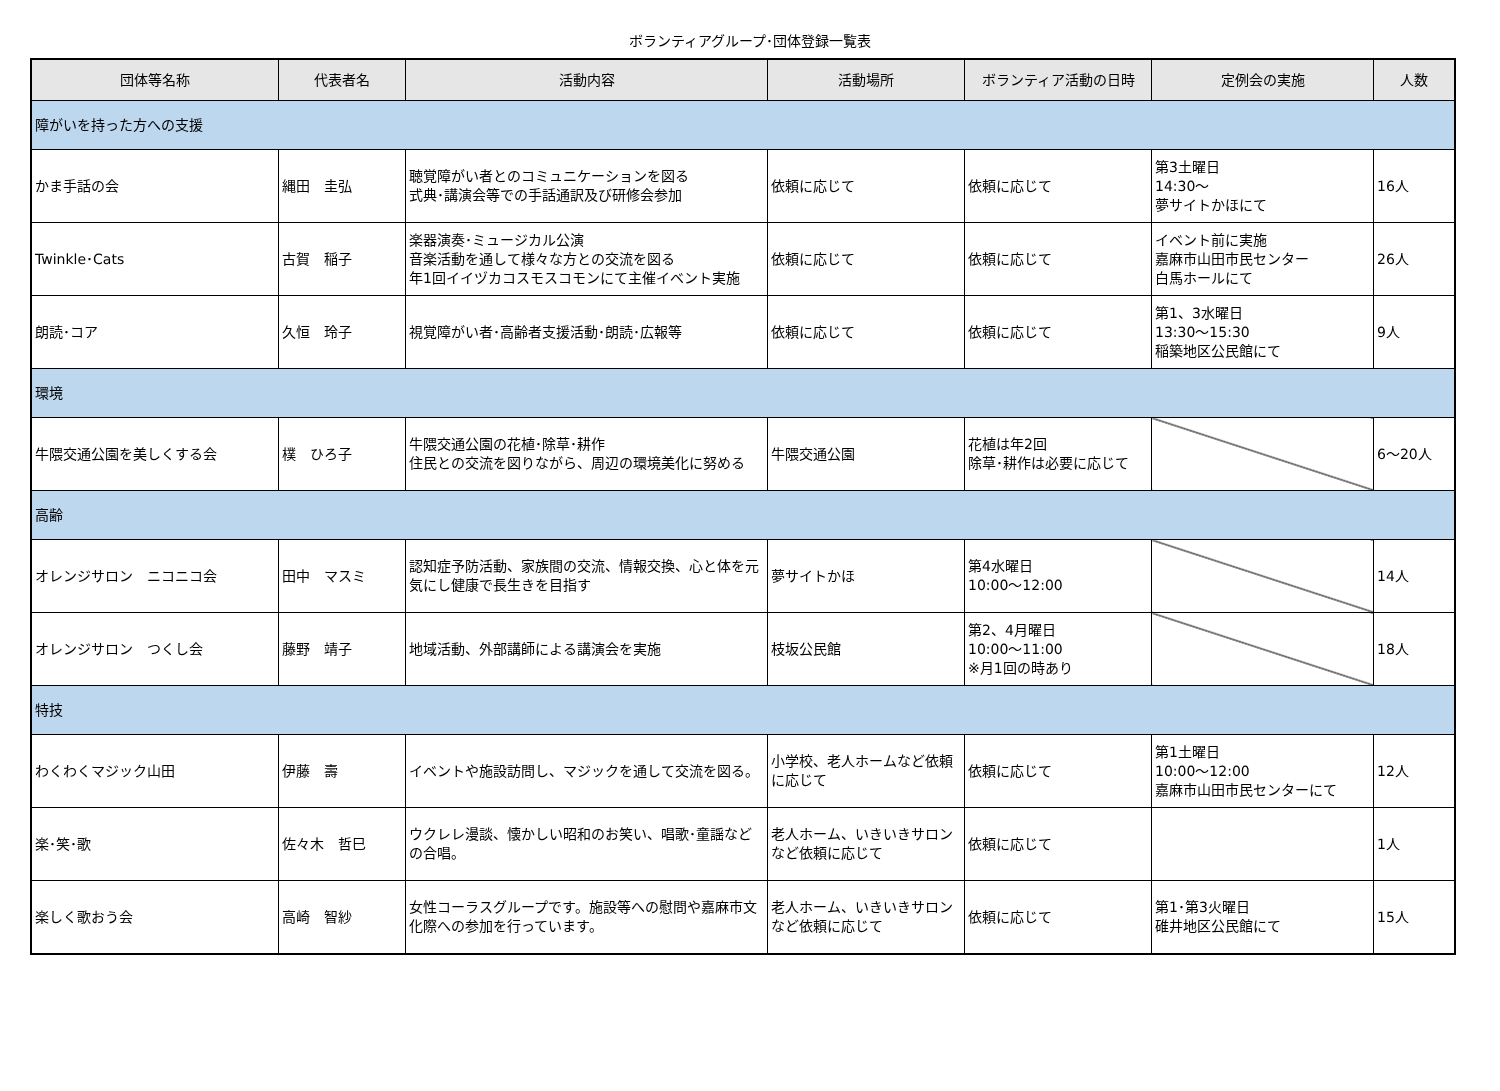ボランティアグループ･団体登録一覧表
| 団体等名称 | 代表者名 | 活動内容 | 活動場所 | ボランティア活動の日時 | 定例会の実施 | 人数 |
| --- | --- | --- | --- | --- | --- | --- |
| 障がいを持った方への支援 | | | | | | |
| かま手話の会 | 縄田 圭弘 | 聴覚障がい者とのコミュニケーションを図る 式典･講演会等での手話通訳及び研修会参加 | 依頼に応じて | 依頼に応じて | 第3土曜日 14:30～ 夢サイトかほにて | 16人 |
| Twinkle･Cats | 古賀 稲子 | 楽器演奏･ミュージカル公演 音楽活動を通して様々な方との交流を図る 年1回イイヅカコスモスコモンにて主催イベント実施 | 依頼に応じて | 依頼に応じて | イベント前に実施 嘉麻市山田市民センター 白馬ホールにて | 26人 |
| 朗読･コア | 久恒 玲子 | 視覚障がい者･高齢者支援活動･朗読･広報等 | 依頼に応じて | 依頼に応じて | 第1、3水曜日 13:30～15:30 稲築地区公民館にて | 9人 |
| 環境 | | | | | | |
| 牛隈交通公園を美しくする会 | 樸 ひろ子 | 牛隈交通公園の花植･除草･耕作 住民との交流を図りながら、周辺の環境美化に努める | 牛隈交通公園 | 花植は年2回 除草･耕作は必要に応じて | | 6～20人 |
| 高齢 | | | | | | |
| オレンジサロン ニコニコ会 | 田中 マスミ | 認知症予防活動、家族間の交流、情報交換、心と体を元気にし健康で長生きを目指す | 夢サイトかほ | 第4水曜日 10:00～12:00 | | 14人 |
| オレンジサロン つくし会 | 藤野 靖子 | 地域活動、外部講師による講演会を実施 | 枝坂公民館 | 第2、4月曜日 10:00～11:00 ※月1回の時あり | | 18人 |
| 特技 | | | | | | |
| わくわくマジック山田 | 伊藤 壽 | イベントや施設訪問し、マジックを通して交流を図る。 | 小学校、老人ホームなど依頼に応じて | 依頼に応じて | 第1土曜日 10:00～12:00 嘉麻市山田市民センターにて | 12人 |
| 楽･笑･歌 | 佐々木 哲巳 | ウクレレ漫談、懐かしい昭和のお笑い、唱歌･童謡などの合唱。 | 老人ホーム、いきいきサロンなど依頼に応じて | 依頼に応じて | | 1人 |
| 楽しく歌おう会 | 高崎 智紗 | 女性コーラスグループです。施設等への慰問や嘉麻市文化際への参加を行っています。 | 老人ホーム、いきいきサロンなど依頼に応じて | 依頼に応じて | 第1･第3火曜日 碓井地区公民館にて | 15人 |